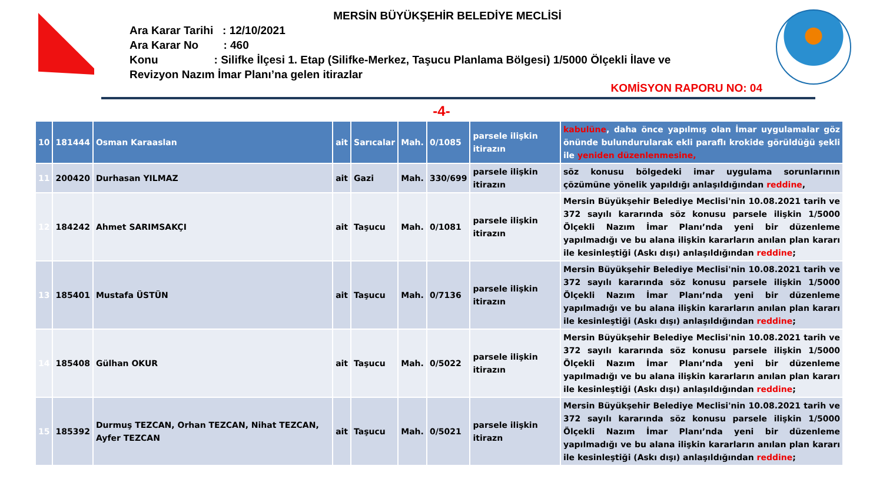MERSİN BÜYÜKŞEHİR BELEDİYE MECLİSİ
Ara Karar Tarihi : 12/10/2021
Ara Karar No : 460
Konu : Silifke İlçesi 1. Etap (Silifke-Merkez, Taşucu Planlama Bölgesi) 1/5000 Ölçekli İlave ve
Revizyon Nazım İmar Planı’na gelen itirazlar
KOMİSYON RAPORU NO: 04
-4-
| 10 | 181444 | Osman Karaaslan | ait | Sarıcalar | Mah. | 0/1085 | parsele ilişkin itirazın | kabulüne , daha önce yapılmış olan İmar uygulamalar göz önünde bulundurularak ekli paraflı krokide görüldüğü şekli ile yeniden düzenlenmesine, |
| 11 | 200420 | Durhasan YILMAZ | ait | Gazi | Mah. | 330/699 | parsele ilişkin itirazın | söz konusu bölgedeki imar uygulama sorunlarının çözümüne yönelik yapıldığı anlaşıldığından reddine , |
| 12 | 184242 | Ahmet SARIMSAKÇI | ait | Taşucu | Mah. | 0/1081 | parsele ilişkin itirazın | Mersin Büyükşehir Belediye Meclisi'nin 10.08.2021 tarih ve 372 sayılı kararında söz konusu parsele ilişkin 1/5000 Ölçekli Nazım İmar Planı’nda yeni bir düzenleme yapılmadığı ve bu alana ilişkin kararların anılan plan kararı ile kesinleştiği (Askı dışı) anlaşıldığından reddine ; |
| 13 | 185401 | Mustafa ÜSTÜN | ait | Taşucu | Mah. | 0/7136 | parsele ilişkin itirazın | Mersin Büyükşehir Belediye Meclisi'nin 10.08.2021 tarih ve 372 sayılı kararında söz konusu parsele ilişkin 1/5000 Ölçekli Nazım İmar Planı’nda yeni bir düzenleme yapılmadığı ve bu alana ilişkin kararların anılan plan kararı ile kesinleştiği (Askı dışı) anlaşıldığından reddine ; |
| 14 | 185408 | Gülhan OKUR | ait | Taşucu | Mah. | 0/5022 | parsele ilişkin itirazın | Mersin Büyükşehir Belediye Meclisi'nin 10.08.2021 tarih ve 372 sayılı kararında söz konusu parsele ilişkin 1/5000 Ölçekli Nazım İmar Planı’nda yeni bir düzenleme yapılmadığı ve bu alana ilişkin kararların anılan plan kararı ile kesinleştiği (Askı dışı) anlaşıldığından reddine ; |
| 15 | 185392 | Durmuş TEZCAN, Orhan TEZCAN, Nihat TEZCAN, Ayfer TEZCAN | ait | Taşucu | Mah. | 0/5021 | parsele ilişkin itirazn | Mersin Büyükşehir Belediye Meclisi'nin 10.08.2021 tarih ve 372 sayılı kararında söz konusu parsele ilişkin 1/5000 Ölçekli Nazım İmar Planı’nda yeni bir düzenleme yapılmadığı ve bu alana ilişkin kararların anılan plan kararı ile kesinleştiği (Askı dışı) anlaşıldığından reddine ; |